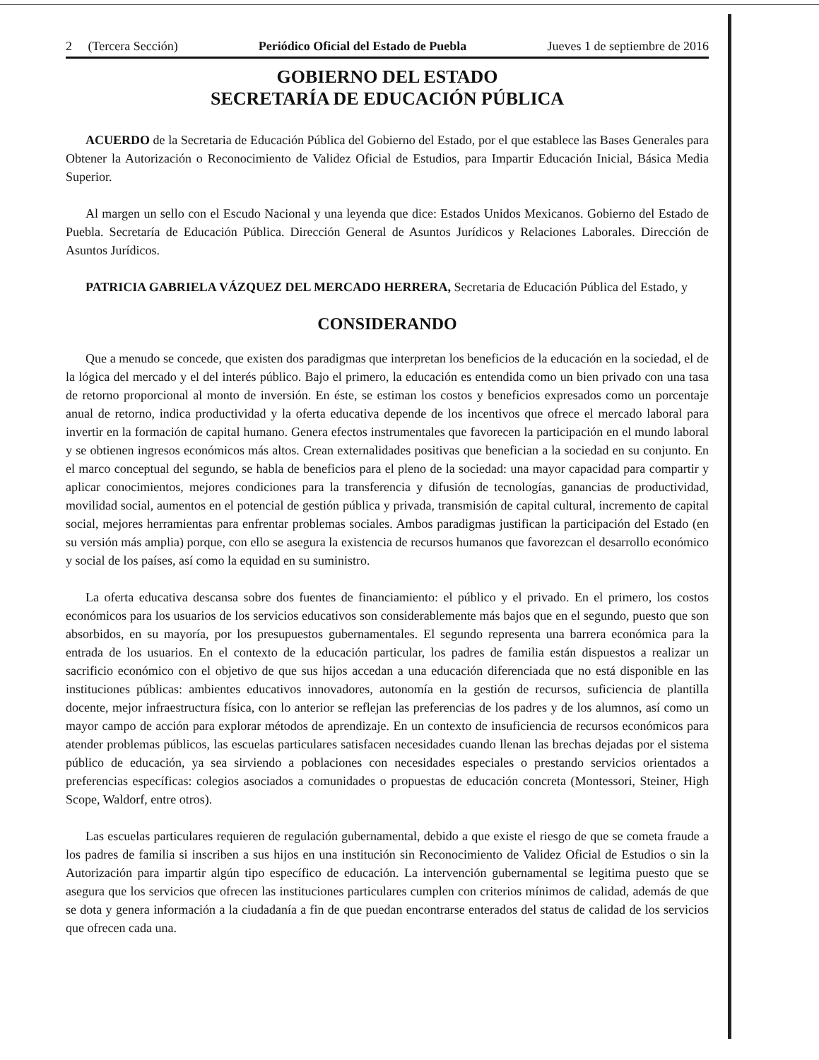2 (Tercera Sección) Periódico Oficial del Estado de Puebla Jueves 1 de septiembre de 2016
GOBIERNO DEL ESTADO
SECRETARÍA DE EDUCACIÓN PÚBLICA
ACUERDO de la Secretaria de Educación Pública del Gobierno del Estado, por el que establece las Bases Generales para Obtener la Autorización o Reconocimiento de Validez Oficial de Estudios, para Impartir Educación Inicial, Básica Media Superior.
Al margen un sello con el Escudo Nacional y una leyenda que dice: Estados Unidos Mexicanos. Gobierno del Estado de Puebla. Secretaría de Educación Pública. Dirección General de Asuntos Jurídicos y Relaciones Laborales. Dirección de Asuntos Jurídicos.
PATRICIA GABRIELA VÁZQUEZ DEL MERCADO HERRERA, Secretaria de Educación Pública del Estado, y
CONSIDERANDO
Que a menudo se concede, que existen dos paradigmas que interpretan los beneficios de la educación en la sociedad, el de la lógica del mercado y el del interés público. Bajo el primero, la educación es entendida como un bien privado con una tasa de retorno proporcional al monto de inversión. En éste, se estiman los costos y beneficios expresados como un porcentaje anual de retorno, indica productividad y la oferta educativa depende de los incentivos que ofrece el mercado laboral para invertir en la formación de capital humano. Genera efectos instrumentales que favorecen la participación en el mundo laboral y se obtienen ingresos económicos más altos. Crean externalidades positivas que benefician a la sociedad en su conjunto. En el marco conceptual del segundo, se habla de beneficios para el pleno de la sociedad: una mayor capacidad para compartir y aplicar conocimientos, mejores condiciones para la transferencia y difusión de tecnologías, ganancias de productividad, movilidad social, aumentos en el potencial de gestión pública y privada, transmisión de capital cultural, incremento de capital social, mejores herramientas para enfrentar problemas sociales. Ambos paradigmas justifican la participación del Estado (en su versión más amplia) porque, con ello se asegura la existencia de recursos humanos que favorezcan el desarrollo económico y social de los países, así como la equidad en su suministro.
La oferta educativa descansa sobre dos fuentes de financiamiento: el público y el privado. En el primero, los costos económicos para los usuarios de los servicios educativos son considerablemente más bajos que en el segundo, puesto que son absorbidos, en su mayoría, por los presupuestos gubernamentales. El segundo representa una barrera económica para la entrada de los usuarios. En el contexto de la educación particular, los padres de familia están dispuestos a realizar un sacrificio económico con el objetivo de que sus hijos accedan a una educación diferenciada que no está disponible en las instituciones públicas: ambientes educativos innovadores, autonomía en la gestión de recursos, suficiencia de plantilla docente, mejor infraestructura física, con lo anterior se reflejan las preferencias de los padres y de los alumnos, así como un mayor campo de acción para explorar métodos de aprendizaje. En un contexto de insuficiencia de recursos económicos para atender problemas públicos, las escuelas particulares satisfacen necesidades cuando llenan las brechas dejadas por el sistema público de educación, ya sea sirviendo a poblaciones con necesidades especiales o prestando servicios orientados a preferencias específicas: colegios asociados a comunidades o propuestas de educación concreta (Montessori, Steiner, High Scope, Waldorf, entre otros).
Las escuelas particulares requieren de regulación gubernamental, debido a que existe el riesgo de que se cometa fraude a los padres de familia si inscriben a sus hijos en una institución sin Reconocimiento de Validez Oficial de Estudios o sin la Autorización para impartir algún tipo específico de educación. La intervención gubernamental se legitima puesto que se asegura que los servicios que ofrecen las instituciones particulares cumplen con criterios mínimos de calidad, además de que se dota y genera información a la ciudadanía a fin de que puedan encontrarse enterados del status de calidad de los servicios que ofrecen cada una.